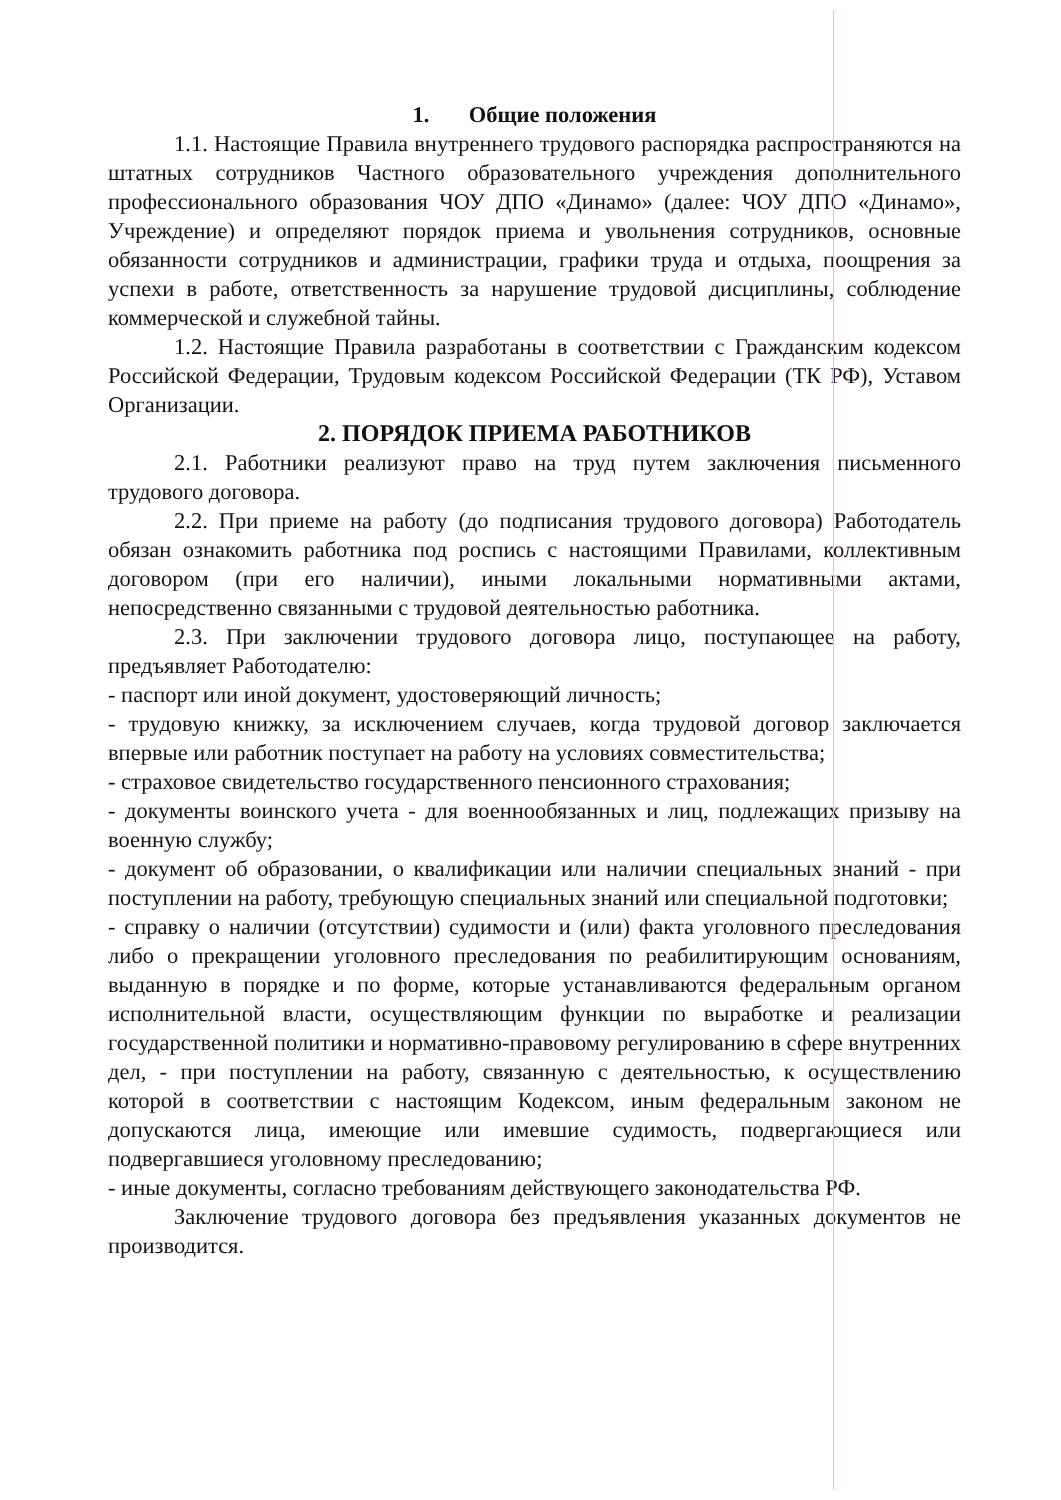1. Общие положения
1.1. Настоящие Правила внутреннего трудового распорядка распространяются на штатных сотрудников Частного образовательного учреждения дополнительного профессионального образования ЧОУ ДПО «Динамо» (далее: ЧОУ ДПО «Динамо», Учреждение) и определяют порядок приема и увольнения сотрудников, основные обязанности сотрудников и администрации, графики труда и отдыха, поощрения за успехи в работе, ответственность за нарушение трудовой дисциплины, соблюдение коммерческой и служебной тайны.
1.2. Настоящие Правила разработаны в соответствии с Гражданским кодексом Российской Федерации, Трудовым кодексом Российской Федерации (ТК РФ), Уставом Организации.
2. ПОРЯДОК ПРИЕМА РАБОТНИКОВ
2.1. Работники реализуют право на труд путем заключения письменного трудового договора.
2.2. При приеме на работу (до подписания трудового договора) Работодатель обязан ознакомить работника под роспись с настоящими Правилами, коллективным договором (при его наличии), иными локальными нормативными актами, непосредственно связанными с трудовой деятельностью работника.
2.3. При заключении трудового договора лицо, поступающее на работу, предъявляет Работодателю:
- паспорт или иной документ, удостоверяющий личность;
- трудовую книжку, за исключением случаев, когда трудовой договор заключается впервые или работник поступает на работу на условиях совместительства;
- страховое свидетельство государственного пенсионного страхования;
- документы воинского учета - для военнообязанных и лиц, подлежащих призыву на военную службу;
- документ об образовании, о квалификации или наличии специальных знаний - при поступлении на работу, требующую специальных знаний или специальной подготовки;
- справку о наличии (отсутствии) судимости и (или) факта уголовного преследования либо о прекращении уголовного преследования по реабилитирующим основаниям, выданную в порядке и по форме, которые устанавливаются федеральным органом исполнительной власти, осуществляющим функции по выработке и реализации государственной политики и нормативно-правовому регулированию в сфере внутренних дел, - при поступлении на работу, связанную с деятельностью, к осуществлению которой в соответствии с настоящим Кодексом, иным федеральным законом не допускаются лица, имеющие или имевшие судимость, подвергающиеся или подвергавшиеся уголовному преследованию;
- иные документы, согласно требованиям действующего законодательства РФ.
Заключение трудового договора без предъявления указанных документов не производится.